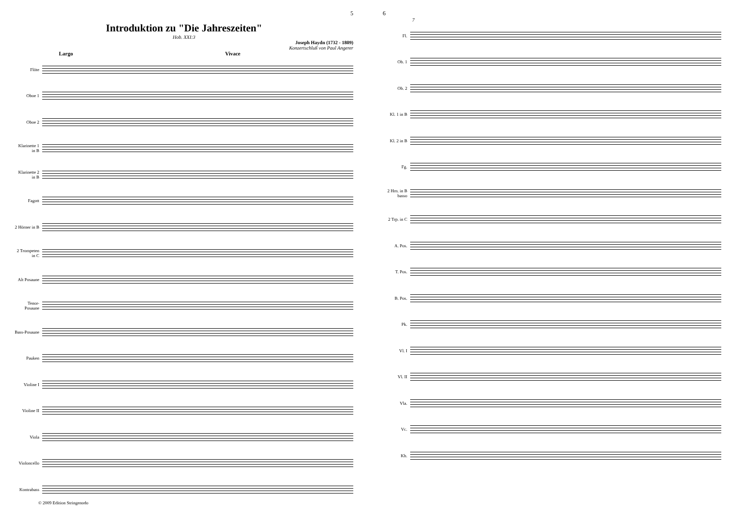5
Introduktion zu "Die Jahreszeiten"
Hob. XXI:3
Joseph Haydn (1732 - 1809)
Konzertschluß von Paul Angerer
Largo Vivace
Flöte
Oboe 1
Oboe 2
Klarinette 1 in B
Klarinette 2 in B
Fagott
2 Hörner in B
2 Trompeten in C
Alt Posaune
Tenor-Posaune
Bass-Posaune
Pauken
Violine I
Violine II
Viola
Violoncello
Kontrabass
© 2009 Edition Stringenodo
6
7
Fl.
Ob. 1
Ob. 2
Kl. 1 in B
Kl. 2 in B
Fg.
2 Hrn. in B basso
2 Trp. in C
A. Pos.
T. Pos.
B. Pos.
Pk.
Vl. I
Vl. II
Vla.
Vc.
Kb.